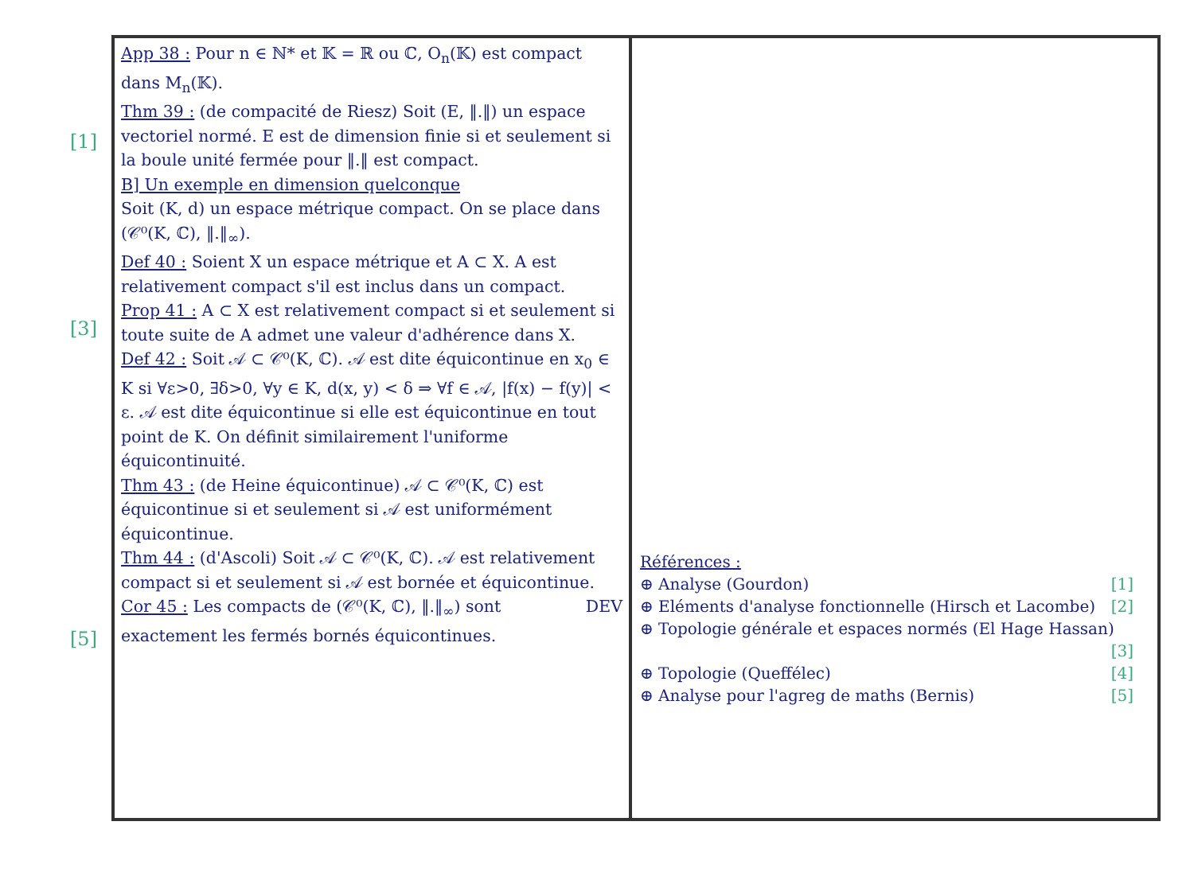[1]
[3]
[5]
App 38 : Pour n ∈ ℕ* et 𝕂 = ℝ ou ℂ, O<sub>n</sub>(𝕂) est compact dans M<sub>n</sub>(𝕂).
Thm 39 : (de compacité de Riesz) Soit (E, ‖.‖) un espace vectoriel normé. E est de dimension finie si et seulement si la boule unité fermée pour ‖.‖ est compact.
B] Un exemple en dimension quelconque
Soit (K, d) un espace métrique compact. On se place dans (𝒞⁰(K, ℂ), ‖.‖<sub>∞</sub>).
Def 40 : Soient X un espace métrique et A ⊂ X. A est relativement compact s'il est inclus dans un compact.
Prop 41 : A ⊂ X est relativement compact si et seulement si toute suite de A admet une valeur d'adhérence dans X.
Def 42 : Soit 𝒜 ⊂ 𝒞⁰(K, ℂ). 𝒜 est dite équicontinue en x<sub>0</sub> ∈ K si ∀ε>0, ∃δ>0, ∀y ∈ K, d(x, y) < δ ⇒ ∀f ∈ 𝒜, |f(x) − f(y)| < ε. 𝒜 est dite équicontinue si elle est équicontinue en tout point de K. On définit similairement l'uniforme équicontinuité.
Thm 43 : (de Heine équicontinue) 𝒜 ⊂ 𝒞⁰(K, ℂ) est équicontinue si et seulement si 𝒜 est uniformément équicontinue.
Thm 44 : (d'Ascoli) Soit 𝒜 ⊂ 𝒞⁰(K, ℂ). 𝒜 est relativement compact si et seulement si 𝒜 est bornée et équicontinue. DEV
Cor 45 : Les compacts de (𝒞⁰(K, ℂ), ‖.‖<sub>∞</sub>) sont exactement les fermés bornés équicontinues.
Références :
⊕ Analyse (Gourdon) [1]
⊕ Eléments d'analyse fonctionnelle (Hirsch et Lacombe) [2]
⊕ Topologie générale et espaces normés (El Hage Hassan) [3]
⊕ Topologie (Queffélec) [4]
⊕ Analyse pour l'agreg de maths (Bernis) [5]